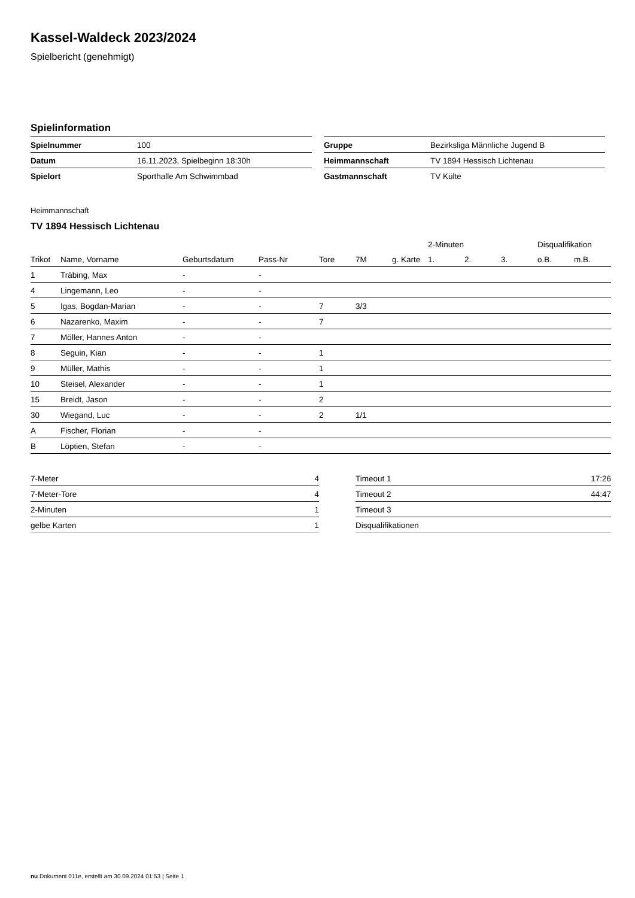Kassel-Waldeck 2023/2024
Spielbericht (genehmigt)
Spielinformation
| Spielnummer | 100 |
| Datum | 16.11.2023, Spielbeginn 18:30h |
| Spielort | Sporthalle Am Schwimmbad |
| Gruppe | Bezirksliga Männliche Jugend B |
| Heimmannschaft | TV 1894 Hessisch Lichtenau |
| Gastmannschaft | TV Külte |
Heimmannschaft
TV 1894 Hessisch Lichtenau
| | | | | | | | 2-Minuten | | | Disqualifikation | |
| --- | --- | --- | --- | --- | --- | --- | --- | --- | --- | --- | --- |
| Trikot | Name, Vorname | Geburtsdatum | Pass-Nr | Tore | 7M | g. Karte | 1. | 2. | 3. | o.B. | m.B. |
| 1 | Träbing, Max | - | - | | | | | | | | |
| 4 | Lingemann, Leo | - | - | | | | | | | | |
| 5 | Igas, Bogdan-Marian | - | - | 7 | 3/3 | | | | | | |
| 6 | Nazarenko, Maxim | - | - | 7 | | | | | | | |
| 7 | Möller, Hannes Anton | - | - | | | | | | | | |
| 8 | Seguin, Kian | - | - | 1 | | | | | | | |
| 9 | Müller, Mathis | - | - | 1 | | | | | | | |
| 10 | Steisel, Alexander | - | - | 1 | | | | | | | |
| 15 | Breidt, Jason | - | - | 2 | | | | | | | |
| 30 | Wiegand, Luc | - | - | 2 | 1/1 | | | | | | |
| A | Fischer, Florian | - | - | | | | | | | | |
| B | Löptien, Stefan | - | - | | | | | | | | |
| 7-Meter | 4 |
| 7-Meter-Tore | 4 |
| 2-Minuten | 1 |
| gelbe Karten | 1 |
| Timeout 1 | 17:26 |
| Timeout 2 | 44:47 |
| Timeout 3 | |
| Disqualifikationen | |
nu.Dokument 011e, erstellt am 30.09.2024 01:53 | Seite 1